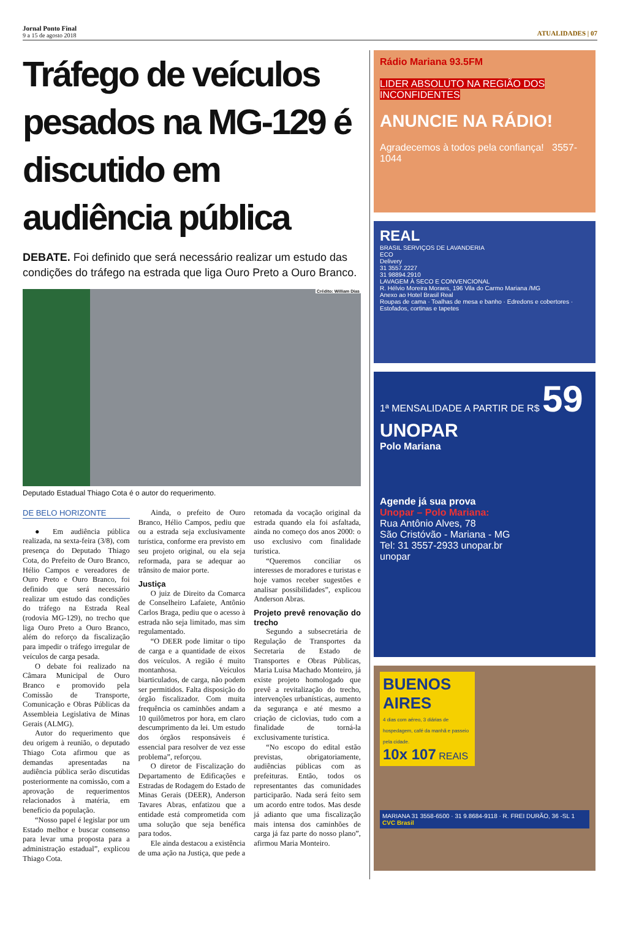Jornal Ponto Final
9 a 15 de agosto 2018
ATUALIDADES | 07
Tráfego de veículos pesados na MG-129 é discutido em audiência pública
DEBATE. Foi definido que será necessário realizar um estudo das condições do tráfego na estrada que liga Ouro Preto a Ouro Branco.
Crédito: William Dias
Deputado Estadual Thiago Cota é o autor do requerimento.
DE BELO HORIZONTE
● Em audiência pública realizada, na sexta-feira (3/8), com presença do Deputado Thiago Cota, do Prefeito de Ouro Branco, Hélio Campos e vereadores de Ouro Preto e Ouro Branco, foi definido que será necessário realizar um estudo das condições do tráfego na Estrada Real (rodovia MG-129), no trecho que liga Ouro Preto a Ouro Branco, além do reforço da fiscalização para impedir o tráfego irregular de veículos de carga pesada.
O debate foi realizado na Câmara Municipal de Ouro Branco e promovido pela Comissão de Transporte, Comunicação e Obras Públicas da Assembleia Legislativa de Minas Gerais (ALMG).
Autor do requerimento que deu origem à reunião, o deputado Thiago Cota afirmou que as demandas apresentadas na audiência pública serão discutidas posteriormente na comissão, com a aprovação de requerimentos relacionados à matéria, em benefício da população.
“Nosso papel é legislar por um Estado melhor e buscar consenso para levar uma proposta para a administração estadual”, explicou Thiago Cota.
Ainda, o prefeito de Ouro Branco, Hélio Campos, pediu que ou a estrada seja exclusivamente turística, conforme era previsto em seu projeto original, ou ela seja reformada, para se adequar ao trânsito de maior porte.
Justiça
O juiz de Direito da Comarca de Conselheiro Lafaiete, Antônio Carlos Braga, pediu que o acesso à estrada não seja limitado, mas sim regulamentado.
“O DEER pode limitar o tipo de carga e a quantidade de eixos dos veículos. A região é muito montanhosa. Veículos biarticulados, de carga, não podem ser permitidos. Falta disposição do órgão fiscalizador. Com muita frequência os caminhões andam a 10 quilômetros por hora, em claro descumprimento da lei. Um estudo dos órgãos responsáveis é essencial para resolver de vez esse problema”, reforçou.
O diretor de Fiscalização do Departamento de Edificações e Estradas de Rodagem do Estado de Minas Gerais (DEER), Anderson Tavares Abras, enfatizou que a entidade está comprometida com uma solução que seja benéfica para todos.
Ele ainda destacou a existência de uma ação na Justiça, que pede a retomada da vocação original da estrada quando ela foi asfaltada, ainda no começo dos anos 2000: o uso exclusivo com finalidade turística.
“Queremos conciliar os interesses de moradores e turistas e hoje vamos receber sugestões e analisar possibilidades”, explicou Anderson Abras.
Projeto prevê renovação do trecho
Segundo a subsecretária de Regulação de Transportes da Secretaria de Estado de Transportes e Obras Públicas, Maria Luísa Machado Monteiro, já existe projeto homologado que prevê a revitalização do trecho, intervenções urbanísticas, aumento da segurança e até mesmo a criação de ciclovias, tudo com a finalidade de torná-la exclusivamente turística.
“No escopo do edital estão previstas, obrigatoriamente, audiências públicas com as prefeituras. Então, todos os representantes das comunidades participarão. Nada será feito sem um acordo entre todos. Mas desde já adianto que uma fiscalização mais intensa dos caminhões de carga já faz parte do nosso plano”, afirmou Maria Monteiro.
Rádio Mariana 93.5FM
LIDER ABSOLUTO NA REGIÃO DOS INCONFIDENTES
ANUNCIE NA RÁDIO!
Agradecemos à todos pela confiança! 3557-1044
REAL
BRASIL SERVIÇOS DE LAVANDERIA
ECO
Delivery
31 3557.2227
31 98894.2910
LAVAGEM À SECO E CONVENCIONAL
R. Hélvio Moreira Moraes, 196 Vila do Carmo Mariana /MG
Anexo ao Hotel Brasil Real
Roupas de cama · Toalhas de mesa e banho · Edredons e cobertores · Estofados, cortinas e tapetes
1ª MENSALIDADE A PARTIR DE R$ 59
UNOPAR
Polo Mariana
Agende já sua prova
Unopar – Polo Mariana:
Rua Antônio Alves, 78
São Cristóvão - Mariana - MG
Tel: 31 3557-2933 unopar.br
unopar
BUENOS AIRES
4 dias com aéreo, 3 diárias de hospedagem, café da manhã e passeio pela cidade.
10x 107 REAIS
MARIANA 31 3558-6500 · 31 9.8684-9118 · R. FREI DURÃO, 36 -SL 1 CVC Brasil